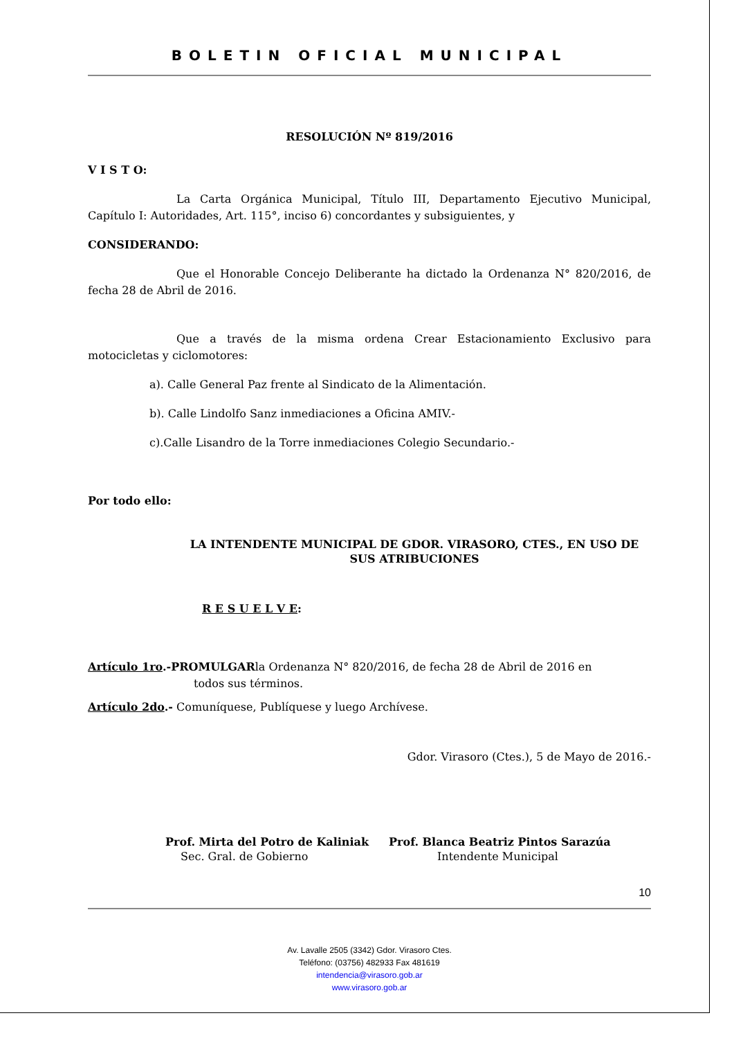BOLETIN OFICIAL MUNICIPAL
RESOLUCIÓN Nº 819/2016
V I S T O:
La Carta Orgánica Municipal, Título III, Departamento Ejecutivo Municipal, Capítulo I: Autoridades, Art. 115°, inciso 6) concordantes y subsiguientes, y
CONSIDERANDO:
Que el Honorable Concejo Deliberante ha dictado la Ordenanza N° 820/2016, de fecha 28 de Abril de 2016.
Que a través de la misma ordena Crear Estacionamiento Exclusivo para motocicletas y ciclomotores:
a). Calle General Paz frente al Sindicato de la Alimentación.
b). Calle Lindolfo Sanz inmediaciones a Oficina AMIV.-
c).Calle Lisandro de la Torre inmediaciones Colegio Secundario.-
Por todo ello:
LA INTENDENTE MUNICIPAL DE GDOR. VIRASORO, CTES., EN USO DE SUS ATRIBUCIONES
R E S U E L V E:
Artículo 1ro.-PROMULGARla Ordenanza N° 820/2016, de fecha 28 de Abril de 2016 en
todos sus términos.
Artículo 2do.- Comuníquese, Publíquese y luego Archívese.
Gdor. Virasoro (Ctes.), 5 de Mayo de 2016.-
Prof. Mirta del Potro de Kaliniak
Sec. Gral. de Gobierno
Prof. Blanca Beatriz Pintos Sarazúa
Intendente Municipal
10
Av. Lavalle 2505 (3342) Gdor. Virasoro Ctes.
Teléfono: (03756) 482933 Fax 481619
intendencia@virasoro.gob.ar
www.virasoro.gob.ar